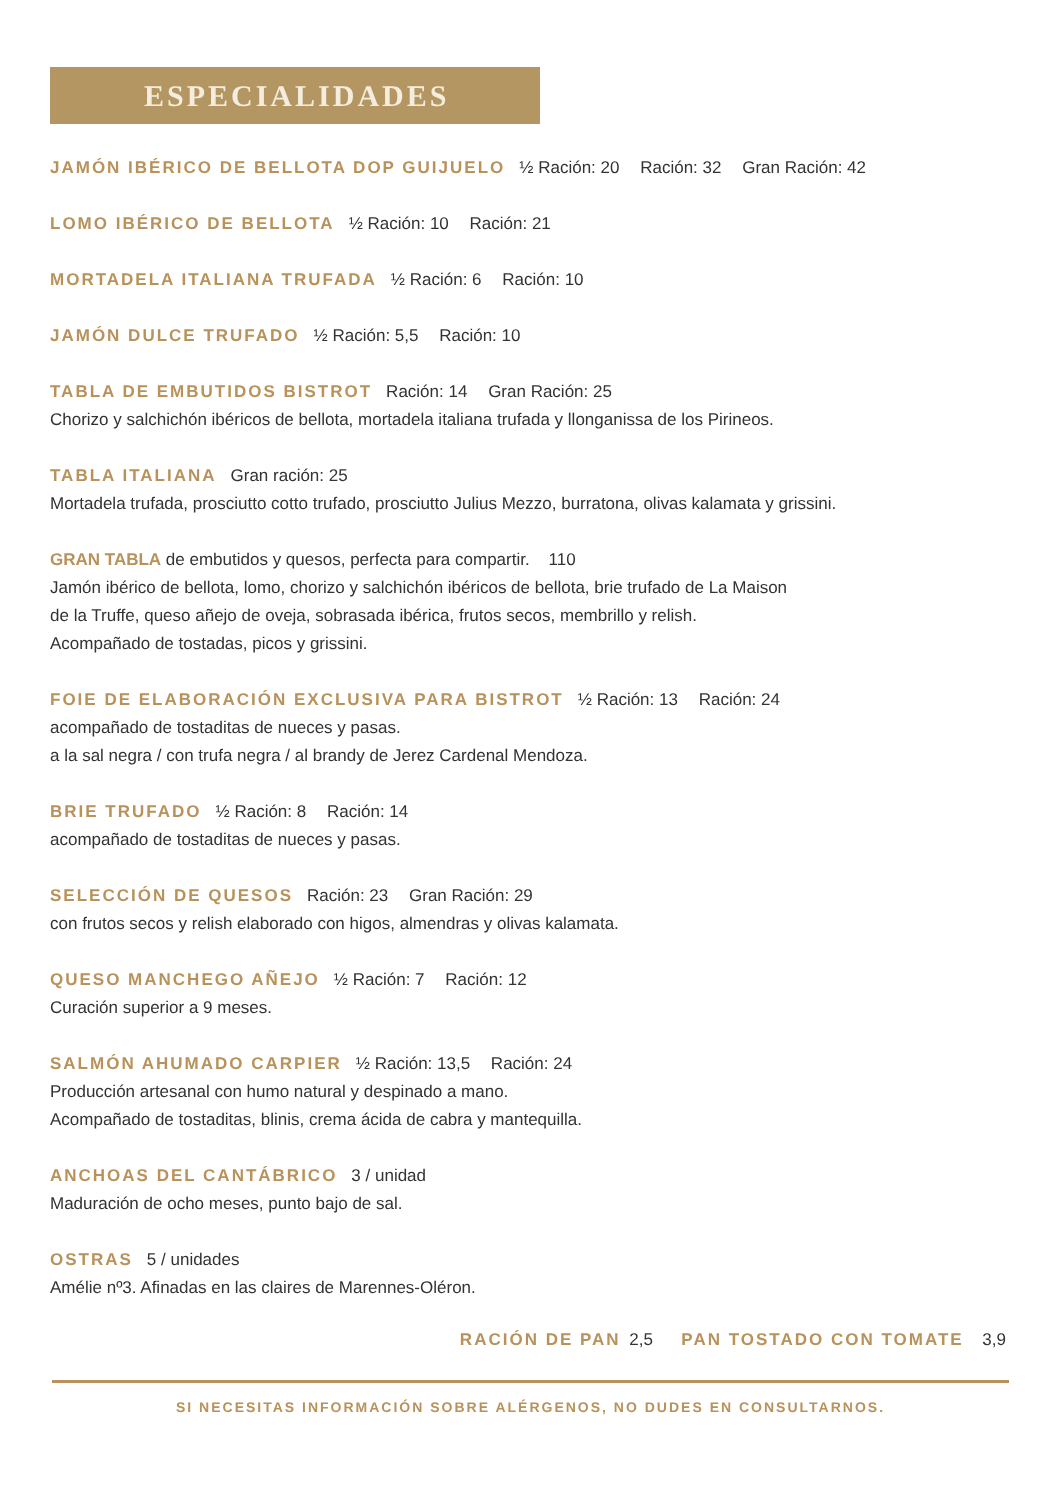ESPECIALIDADES
JAMÓN IBÉRICO DE BELLOTA DOP GUIJUELO ½ Ración: 20 Ración: 32 Gran Ración: 42
LOMO IBÉRICO DE BELLOTA ½ Ración: 10 Ración: 21
MORTADELA ITALIANA TRUFADA ½ Ración: 6 Ración: 10
JAMÓN DULCE TRUFADO ½ Ración: 5,5 Ración: 10
TABLA DE EMBUTIDOS BISTROT Ración: 14 Gran Ración: 25
Chorizo y salchichón ibéricos de bellota, mortadela italiana trufada y llonganissa de los Pirineos.
TABLA ITALIANA Gran ración: 25
Mortadela trufada, prosciutto cotto trufado, prosciutto Julius Mezzo, burratona, olivas kalamata y grissini.
GRAN TABLA de embutidos y quesos, perfecta para compartir. 110
Jamón ibérico de bellota, lomo, chorizo y salchichón ibéricos de bellota, brie trufado de La Maison
de la Truffe, queso añejo de oveja, sobrasada ibérica, frutos secos, membrillo y relish.
Acompañado de tostadas, picos y grissini.
FOIE DE ELABORACIÓN EXCLUSIVA PARA BISTROT ½ Ración: 13 Ración: 24
acompañado de tostaditas de nueces y pasas.
a la sal negra / con trufa negra / al brandy de Jerez Cardenal Mendoza.
BRIE TRUFADO ½ Ración: 8 Ración: 14
acompañado de tostaditas de nueces y pasas.
SELECCIÓN DE QUESOS Ración: 23 Gran Ración: 29
con frutos secos y relish elaborado con higos, almendras y olivas kalamata.
QUESO MANCHEGO AÑEJO ½ Ración: 7 Ración: 12
Curación superior a 9 meses.
SALMÓN AHUMADO CARPIER ½ Ración: 13,5 Ración: 24
Producción artesanal con humo natural y despinado a mano.
Acompañado de tostaditas, blinis, crema ácida de cabra y mantequilla.
ANCHOAS DEL CANTÁBRICO 3 / unidad
Maduración de ocho meses, punto bajo de sal.
OSTRAS 5 / unidades
Amélie nº3. Afinadas en las claires de Marennes-Oléron.
RACIÓN DE PAN 2,5 PAN TOSTADO CON TOMATE 3,9
SI NECESITAS INFORMACIÓN SOBRE ALÉRGENOS, NO DUDES EN CONSULTARNOS.